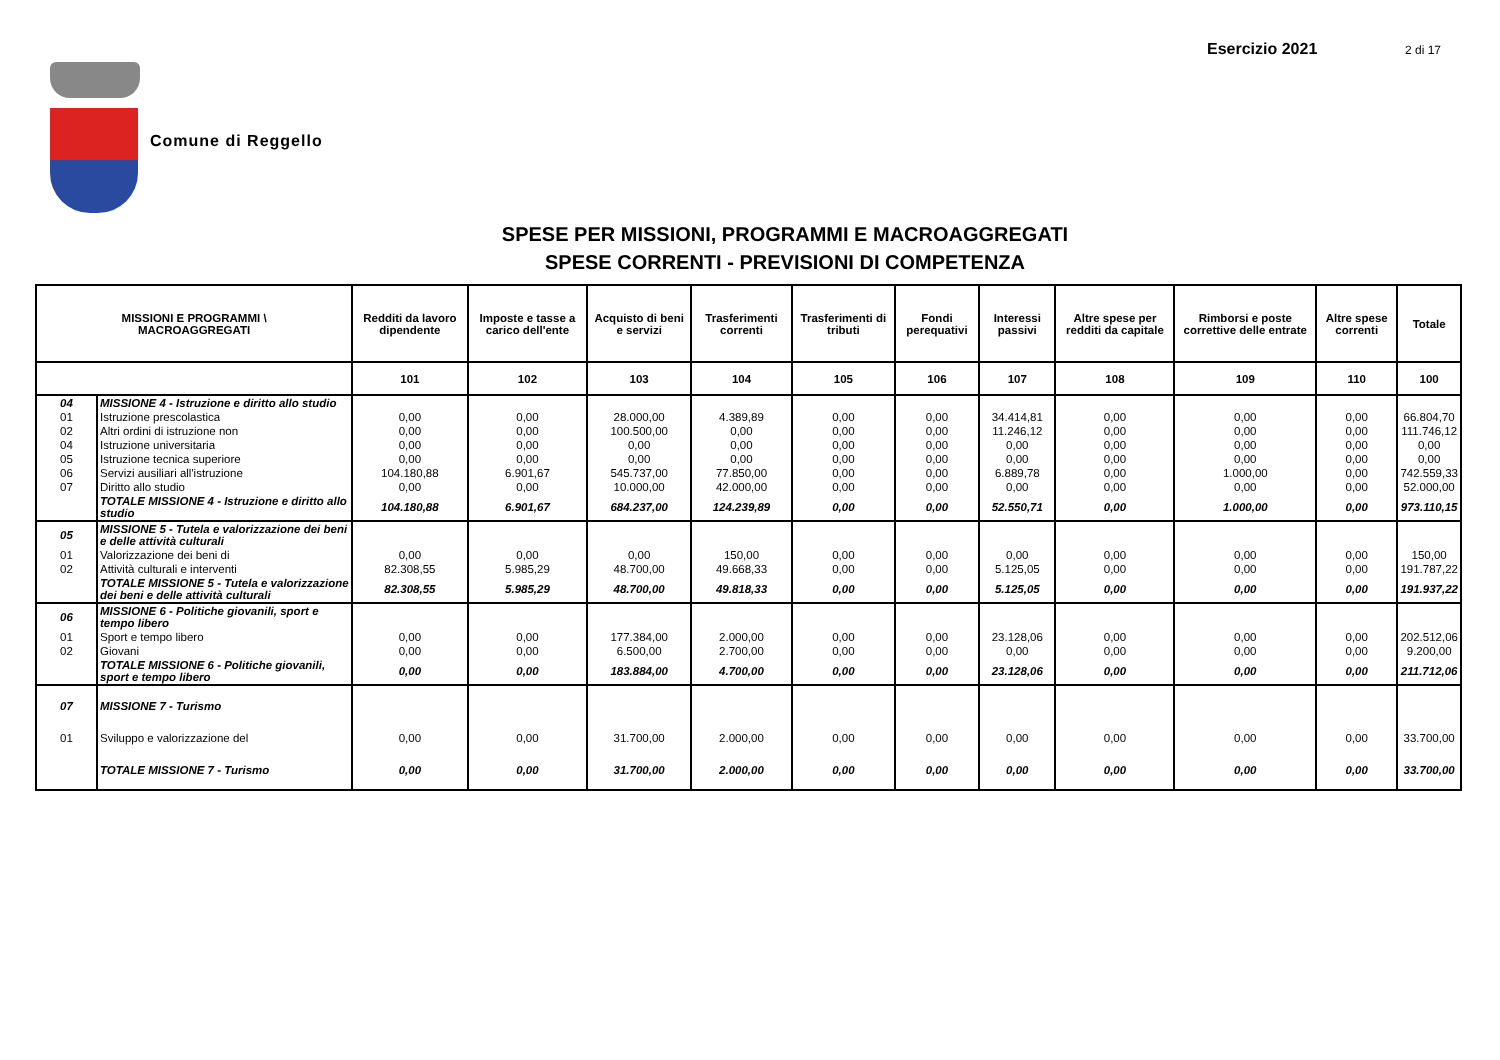Esercizio 2021 2 di 17
Comune di Reggello
SPESE PER MISSIONI, PROGRAMMI E MACROAGGREGATI
SPESE CORRENTI - PREVISIONI DI COMPETENZA
| MISSIONI E PROGRAMMI \ MACROAGGREGATI | | Redditi da lavoro dipendente | Imposte e tasse a carico dell'ente | Acquisto di beni e servizi | Trasferimenti correnti | Trasferimenti di tributi | Fondi perequativi | Interessi passivi | Altre spese per redditi da capitale | Rimborsi e poste correttive delle entrate | Altre spese correnti | Totale |
| --- | --- | --- | --- | --- | --- | --- | --- | --- | --- | --- | --- | --- |
| | | 101 | 102 | 103 | 104 | 105 | 106 | 107 | 108 | 109 | 110 | 100 |
| 04 | MISSIONE 4 - Istruzione e diritto allo studio | | | | | | | | | | | |
| 01 | Istruzione prescolastica | 0,00 | 0,00 | 28.000,00 | 4.389,89 | 0,00 | 0,00 | 34.414,81 | 0,00 | 0,00 | 0,00 | 66.804,70 |
| 02 | Altri ordini di istruzione non | 0,00 | 0,00 | 100.500,00 | 0,00 | 0,00 | 0,00 | 11.246,12 | 0,00 | 0,00 | 0,00 | 111.746,12 |
| 04 | Istruzione universitaria | 0,00 | 0,00 | 0,00 | 0,00 | 0,00 | 0,00 | 0,00 | 0,00 | 0,00 | 0,00 | 0,00 |
| 05 | Istruzione tecnica superiore | 0,00 | 0,00 | 0,00 | 0,00 | 0,00 | 0,00 | 0,00 | 0,00 | 0,00 | 0,00 | 0,00 |
| 06 | Servizi ausiliari all'istruzione | 104.180,88 | 6.901,67 | 545.737,00 | 77.850,00 | 0,00 | 0,00 | 6.889,78 | 0,00 | 1.000,00 | 0,00 | 742.559,33 |
| 07 | Diritto allo studio | 0,00 | 0,00 | 10.000,00 | 42.000,00 | 0,00 | 0,00 | 0,00 | 0,00 | 0,00 | 0,00 | 52.000,00 |
| | TOTALE MISSIONE 4 - Istruzione e diritto allo studio | 104.180,88 | 6.901,67 | 684.237,00 | 124.239,89 | 0,00 | 0,00 | 52.550,71 | 0,00 | 1.000,00 | 0,00 | 973.110,15 |
| 05 | MISSIONE 5 - Tutela e valorizzazione dei beni e delle attività culturali | | | | | | | | | | | |
| 01 | Valorizzazione dei beni di | 0,00 | 0,00 | 0,00 | 150,00 | 0,00 | 0,00 | 0,00 | 0,00 | 0,00 | 0,00 | 150,00 |
| 02 | Attività culturali e interventi | 82.308,55 | 5.985,29 | 48.700,00 | 49.668,33 | 0,00 | 0,00 | 5.125,05 | 0,00 | 0,00 | 0,00 | 191.787,22 |
| | TOTALE MISSIONE 5 - Tutela e valorizzazione dei beni e delle attività culturali | 82.308,55 | 5.985,29 | 48.700,00 | 49.818,33 | 0,00 | 0,00 | 5.125,05 | 0,00 | 0,00 | 0,00 | 191.937,22 |
| 06 | MISSIONE 6 - Politiche giovanili, sport e tempo libero | | | | | | | | | | | |
| 01 | Sport e tempo libero | 0,00 | 0,00 | 177.384,00 | 2.000,00 | 0,00 | 0,00 | 23.128,06 | 0,00 | 0,00 | 0,00 | 202.512,06 |
| 02 | Giovani | 0,00 | 0,00 | 6.500,00 | 2.700,00 | 0,00 | 0,00 | 0,00 | 0,00 | 0,00 | 0,00 | 9.200,00 |
| | TOTALE MISSIONE 6 - Politiche giovanili, sport e tempo libero | 0,00 | 0,00 | 183.884,00 | 4.700,00 | 0,00 | 0,00 | 23.128,06 | 0,00 | 0,00 | 0,00 | 211.712,06 |
| 07 | MISSIONE 7 - Turismo | | | | | | | | | | | |
| 01 | Sviluppo e valorizzazione del | 0,00 | 0,00 | 31.700,00 | 2.000,00 | 0,00 | 0,00 | 0,00 | 0,00 | 0,00 | 0,00 | 33.700,00 |
| | TOTALE MISSIONE 7 - Turismo | 0,00 | 0,00 | 31.700,00 | 2.000,00 | 0,00 | 0,00 | 0,00 | 0,00 | 0,00 | 0,00 | 33.700,00 |